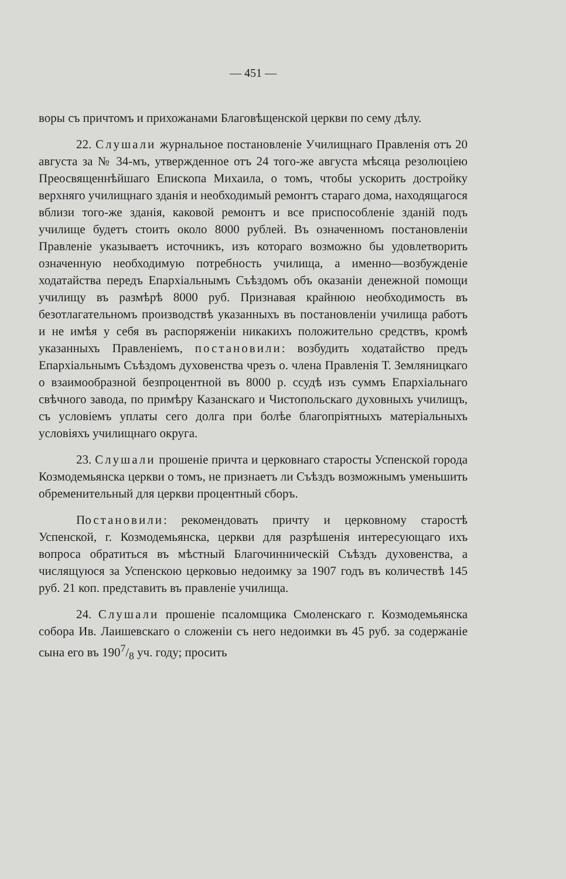— 451 —
воры съ причтомъ и прихожанами Благовѣщенской церкви по сему дѣлу.
22. Слушали журнальное постановленіе Училищнаго Правленія отъ 20 августа за № 34-мъ, утвержденное отъ 24 того-же августа мѣсяца резолюціею Преосвященнѣйшаго Епископа Михаила, о томъ, чтобы ускорить достройку верхняго училищнаго зданія и необходимый ремонтъ стараго дома, находящагося вблизи того-же зданія, каковой ремонтъ и все приспособленіе зданій подъ училище будетъ стоить около 8000 рублей. Въ означенномъ постановленіи Правленіе указываетъ источникъ, изъ котораго возможно бы удовлетворить означенную необходимую потребность училища, а именно—возбужденіе ходатайства передъ Епархіальнымъ Съѣздомъ объ оказаніи денежной помощи училищу въ размѣрѣ 8000 руб. Признавая крайнюю необходимость въ безотлагательномъ производствѣ указанныхъ въ постановленіи училища работъ и не имѣя у себя въ распоряженіи никакихъ положительно средствъ, кромѣ указанныхъ Правленіемъ, постановили: возбудить ходатайство предъ Епархіальнымъ Съѣздомъ духовенства чрезъ о. члена Правленія Т. Земляницкаго о взаимообразной безпроцентной въ 8000 р. ссудѣ изъ суммъ Епархіальнаго свѣчного завода, по примѣру Казанскаго и Чистопольскаго духовныхъ училищъ, съ условіемъ уплаты сего долга при болѣе благопріятныхъ матеріальныхъ условіяхъ училищнаго округа.
23. Слушали прошеніе причта и церковнаго старосты Успенской города Козмодемьянска церкви о томъ, не признаетъ ли Съѣздъ возможнымъ уменьшить обременительный для церкви процентный сборъ.
Постановили: рекомендовать причту и церковному старостѣ Успенской, г. Козмодемьянска, церкви для разрѣшенія интересующаго ихъ вопроса обратиться въ мѣстный Благочинническій Съѣздъ духовенства, а числящуюся за Успенскою церковью недоимку за 1907 годъ въ количествѣ 145 руб. 21 коп. представить въ правленіе училища.
24. Слушали прошеніе псаломщика Смоленскаго г. Козмодемьянска собора Ив. Лаишевскаго о сложеніи съ него недоимки въ 45 руб. за содержаніе сына его въ 1907/8 уч. году; просить